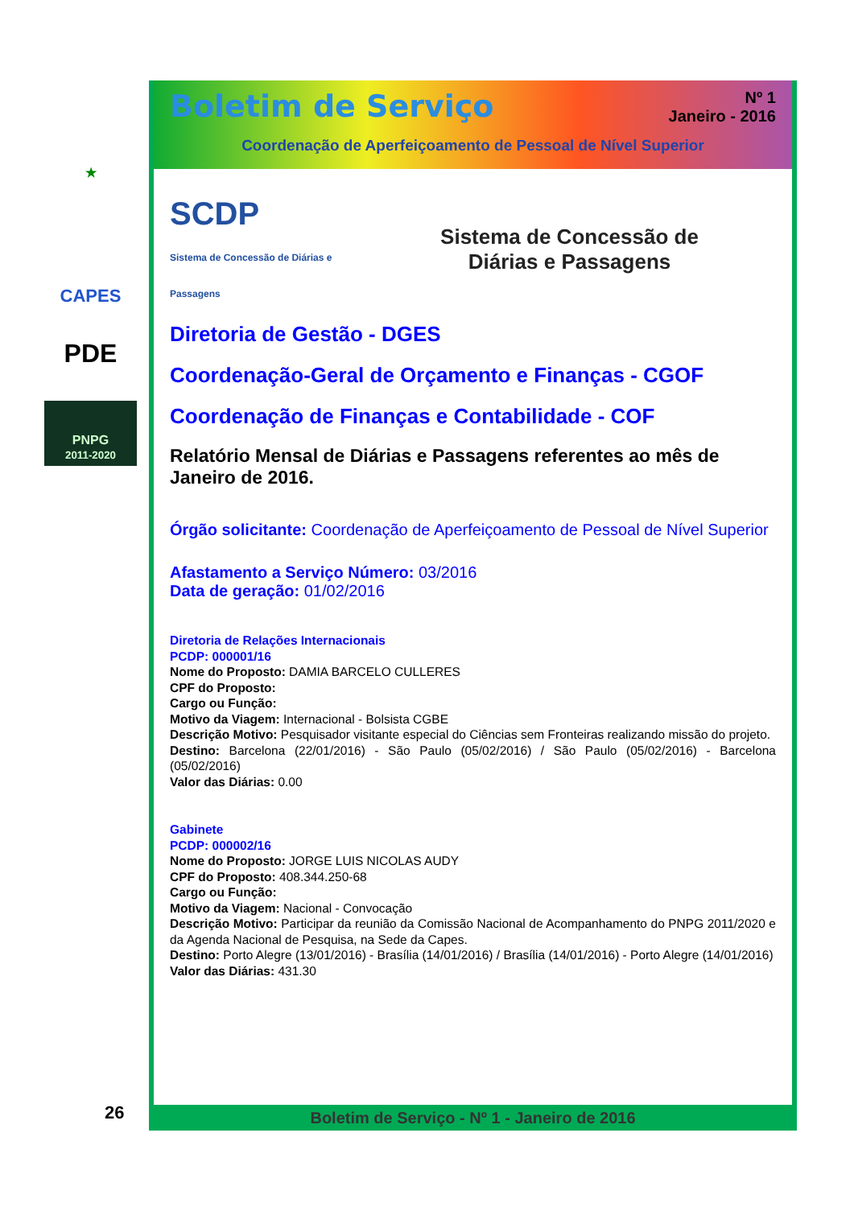★
CAPES
PDE
PNPG
2011-2020
Nº 1
Janeiro - 2016
Boletim de Serviço
Coordenação de Aperfeiçoamento de Pessoal de Nível Superior
SCDP
Sistema de Concessão de Diárias e Passagens
Sistema de Concessão de
Diárias e Passagens
Diretoria de Gestão - DGES
Coordenação-Geral de Orçamento e Finanças - CGOF
Coordenação de Finanças e Contabilidade - COF
Relatório Mensal de Diárias e Passagens referentes ao mês de Janeiro de 2016.
Órgão solicitante: Coordenação de Aperfeiçoamento de Pessoal de Nível Superior
Afastamento a Serviço Número: 03/2016
Data de geração: 01/02/2016
Diretoria de Relações Internacionais
PCDP: 000001/16
Nome do Proposto: DAMIA BARCELO CULLERES
CPF do Proposto:
Cargo ou Função:
Motivo da Viagem: Internacional - Bolsista CGBE
Descrição Motivo: Pesquisador visitante especial do Ciências sem Fronteiras realizando missão do projeto.
Destino: Barcelona (22/01/2016) - São Paulo (05/02/2016) / São Paulo (05/02/2016) - Barcelona (05/02/2016)
Valor das Diárias: 0.00
Gabinete
PCDP: 000002/16
Nome do Proposto: JORGE LUIS NICOLAS AUDY
CPF do Proposto: 408.344.250-68
Cargo ou Função:
Motivo da Viagem: Nacional - Convocação
Descrição Motivo: Participar da reunião da Comissão Nacional de Acompanhamento do PNPG 2011/2020 e da Agenda Nacional de Pesquisa, na Sede da Capes.
Destino: Porto Alegre (13/01/2016) - Brasília (14/01/2016) / Brasília (14/01/2016) - Porto Alegre (14/01/2016)
Valor das Diárias: 431.30
Boletim de Serviço - Nº 1 - Janeiro de 2016
26